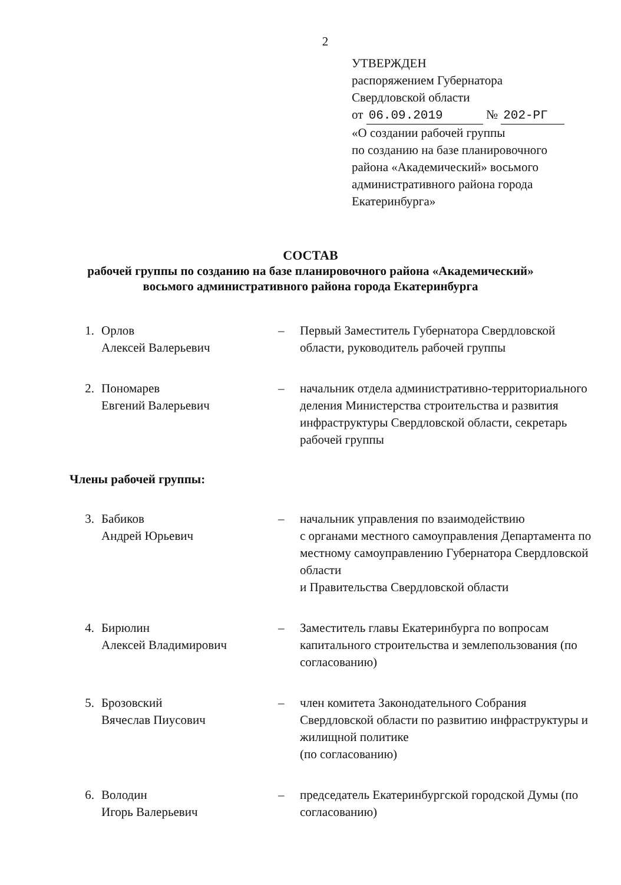2
УТВЕРЖДЕН
распоряжением Губернатора
Свердловской области
от 06.09.2019 № 202-РГ
«О создании рабочей группы
по созданию на базе планировочного
района «Академический» восьмого
административного района города
Екатеринбурга»
СОСТАВ
рабочей группы по созданию на базе планировочного района «Академический»
восьмого административного района города Екатеринбурга
1. Орлов
Алексей Валерьевич
– Первый Заместитель Губернатора Свердловской области, руководитель рабочей группы
2. Пономарев
Евгений Валерьевич
– начальник отдела административно-территориального деления Министерства строительства и развития инфраструктуры Свердловской области, секретарь рабочей группы
Члены рабочей группы:
3. Бабиков
Андрей Юрьевич
– начальник управления по взаимодействию
с органами местного самоуправления Департамента по местному самоуправлению Губернатора Свердловской области
и Правительства Свердловской области
4. Бирюлин
Алексей Владимирович
– Заместитель главы Екатеринбурга по вопросам капитального строительства и землепользования (по согласованию)
5. Брозовский
Вячеслав Пиусович
– член комитета Законодательного Собрания Свердловской области по развитию инфраструктуры и жилищной политике
(по согласованию)
6. Володин
Игорь Валерьевич
– председатель Екатеринбургской городской Думы (по согласованию)